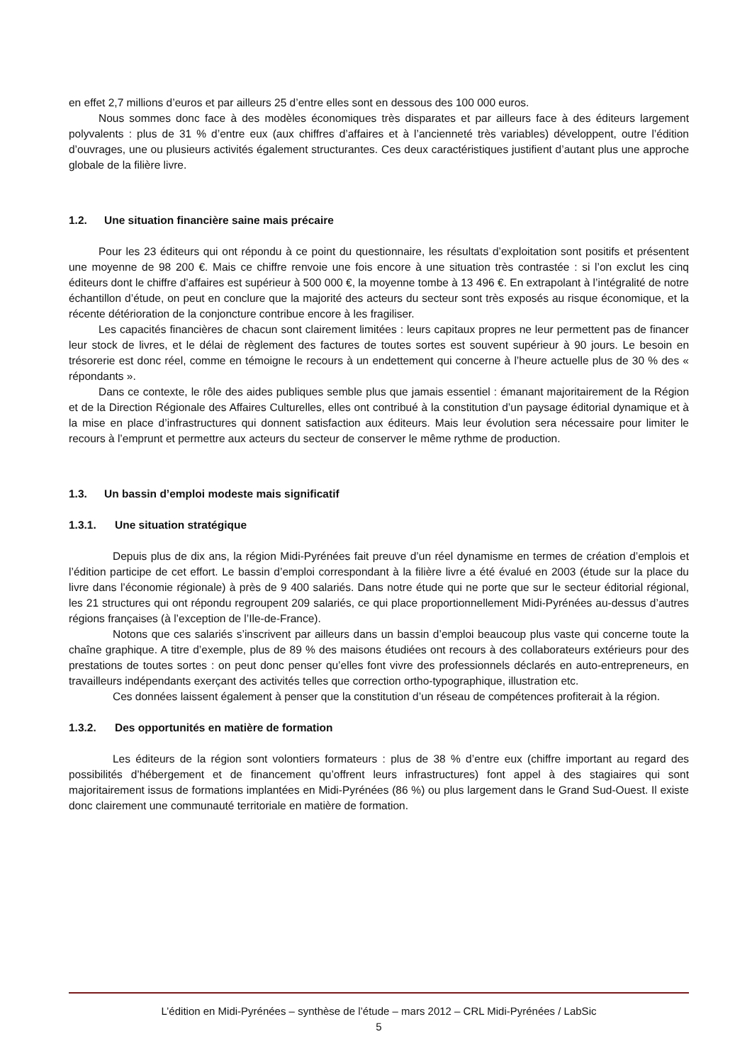en effet 2,7 millions d’euros et par ailleurs 25 d’entre elles sont en dessous des 100 000 euros.
Nous sommes donc face à des modèles économiques très disparates et par ailleurs face à des éditeurs largement polyvalents : plus de 31 % d’entre eux (aux chiffres d’affaires et à l’ancienneté très variables) développent, outre l’édition d’ouvrages, une ou plusieurs activités également structurantes. Ces deux caractéristiques justifient d’autant plus une approche globale de la filière livre.
1.2. Une situation financière saine mais précaire
Pour les 23 éditeurs qui ont répondu à ce point du questionnaire, les résultats d’exploitation sont positifs et présentent une moyenne de 98 200 €. Mais ce chiffre renvoie une fois encore à une situation très contrastée : si l’on exclut les cinq éditeurs dont le chiffre d’affaires est supérieur à 500 000 €, la moyenne tombe à 13 496 €. En extrapolant à l’intégralité de notre échantillon d’étude, on peut en conclure que la majorité des acteurs du secteur sont très exposés au risque économique, et la récente détérioration de la conjoncture contribue encore à les fragiliser.
Les capacités financières de chacun sont clairement limitées : leurs capitaux propres ne leur permettent pas de financer leur stock de livres, et le délai de règlement des factures de toutes sortes est souvent supérieur à 90 jours. Le besoin en trésorerie est donc réel, comme en témoigne le recours à un endettement qui concerne à l’heure actuelle plus de 30 % des « répondants ».
Dans ce contexte, le rôle des aides publiques semble plus que jamais essentiel : émanant majoritairement de la Région et de la Direction Régionale des Affaires Culturelles, elles ont contribué à la constitution d’un paysage éditorial dynamique et à la mise en place d’infrastructures qui donnent satisfaction aux éditeurs. Mais leur évolution sera nécessaire pour limiter le recours à l’emprunt et permettre aux acteurs du secteur de conserver le même rythme de production.
1.3. Un bassin d’emploi modeste mais significatif
1.3.1. Une situation stratégique
Depuis plus de dix ans, la région Midi-Pyrénées fait preuve d’un réel dynamisme en termes de création d’emplois et l’édition participe de cet effort. Le bassin d’emploi correspondant à la filière livre a été évalué en 2003 (étude sur la place du livre dans l’économie régionale) à près de 9 400 salariés. Dans notre étude qui ne porte que sur le secteur éditorial régional, les 21 structures qui ont répondu regroupent 209 salariés, ce qui place proportionnellement Midi-Pyrénées au-dessus d’autres régions françaises (à l’exception de l’Ile-de-France).
Notons que ces salariés s’inscrivent par ailleurs dans un bassin d’emploi beaucoup plus vaste qui concerne toute la chaîne graphique. A titre d’exemple, plus de 89 % des maisons étudiées ont recours à des collaborateurs extérieurs pour des prestations de toutes sortes : on peut donc penser qu’elles font vivre des professionnels déclarés en auto-entrepreneurs, en travailleurs indépendants exerçant des activités telles que correction ortho-typographique, illustration etc.
Ces données laissent également à penser que la constitution d’un réseau de compétences profiterait à la région.
1.3.2. Des opportunités en matière de formation
Les éditeurs de la région sont volontiers formateurs : plus de 38 % d’entre eux (chiffre important au regard des possibilités d’hébergement et de financement qu’offrent leurs infrastructures) font appel à des stagiaires qui sont majoritairement issus de formations implantées en Midi-Pyrénées (86 %) ou plus largement dans le Grand Sud-Ouest. Il existe donc clairement une communauté territoriale en matière de formation.
L’édition en Midi-Pyrénées – synthèse de l’étude – mars 2012 – CRL Midi-Pyrénées / LabSic
5